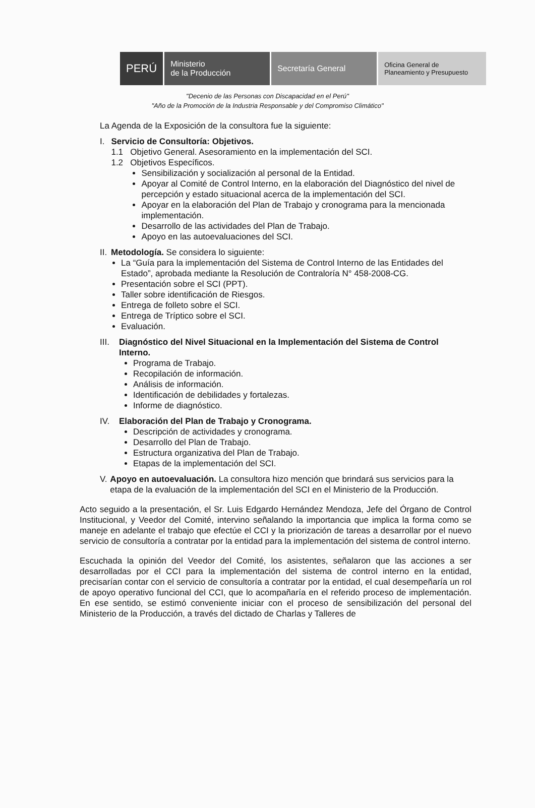PERÚ
Ministerio
de la Producción
Secretaría General
Oficina General de
Planeamiento y Presupuesto
"Decenio de las Personas con Discapacidad en el Perú"
"Año de la Promoción de la Industria Responsable y del Compromiso Climático"
La Agenda de la Exposición de la consultora fue la siguiente:
I. Servicio de Consultoría: Objetivos.
1.1 Objetivo General. Asesoramiento en la implementación del SCI.
1.2 Objetivos Específicos.
Sensibilización y socialización al personal de la Entidad.
Apoyar al Comité de Control Interno, en la elaboración del Diagnóstico del nivel de percepción y estado situacional acerca de la implementación del SCI.
Apoyar en la elaboración del Plan de Trabajo y cronograma para la mencionada implementación.
Desarrollo de las actividades del Plan de Trabajo.
Apoyo en las autoevaluaciones del SCI.
II. Metodología. Se considera lo siguiente:
La “Guía para la implementación del Sistema de Control Interno de las Entidades del Estado”, aprobada mediante la Resolución de Contraloría N° 458-2008-CG.
Presentación sobre el SCI (PPT).
Taller sobre identificación de Riesgos.
Entrega de folleto sobre el SCI.
Entrega de Tríptico sobre el SCI.
Evaluación.
III.
Diagnóstico del Nivel Situacional en la Implementación del Sistema de Control Interno.
Programa de Trabajo.
Recopilación de información.
Análisis de información.
Identificación de debilidades y fortalezas.
Informe de diagnóstico.
IV. Elaboración del Plan de Trabajo y Cronograma.
Descripción de actividades y cronograma.
Desarrollo del Plan de Trabajo.
Estructura organizativa del Plan de Trabajo.
Etapas de la implementación del SCI.
V. Apoyo en autoevaluación. La consultora hizo mención que brindará sus servicios para la etapa de la evaluación de la implementación del SCI en el Ministerio de la Producción.
Acto seguido a la presentación, el Sr. Luis Edgardo Hernández Mendoza, Jefe del Órgano de Control Institucional, y Veedor del Comité, intervino señalando la importancia que implica la forma como se maneje en adelante el trabajo que efectúe el CCI y la priorización de tareas a desarrollar por el nuevo servicio de consultoría a contratar por la entidad para la implementación del sistema de control interno.
Escuchada la opinión del Veedor del Comité, los asistentes, señalaron que las acciones a ser desarrolladas por el CCI para la implementación del sistema de control interno en la entidad, precisarían contar con el servicio de consultoría a contratar por la entidad, el cual desempeñaría un rol de apoyo operativo funcional del CCI, que lo acompañaría en el referido proceso de implementación. En ese sentido, se estimó conveniente iniciar con el proceso de sensibilización del personal del Ministerio de la Producción, a través del dictado de Charlas y Talleres de